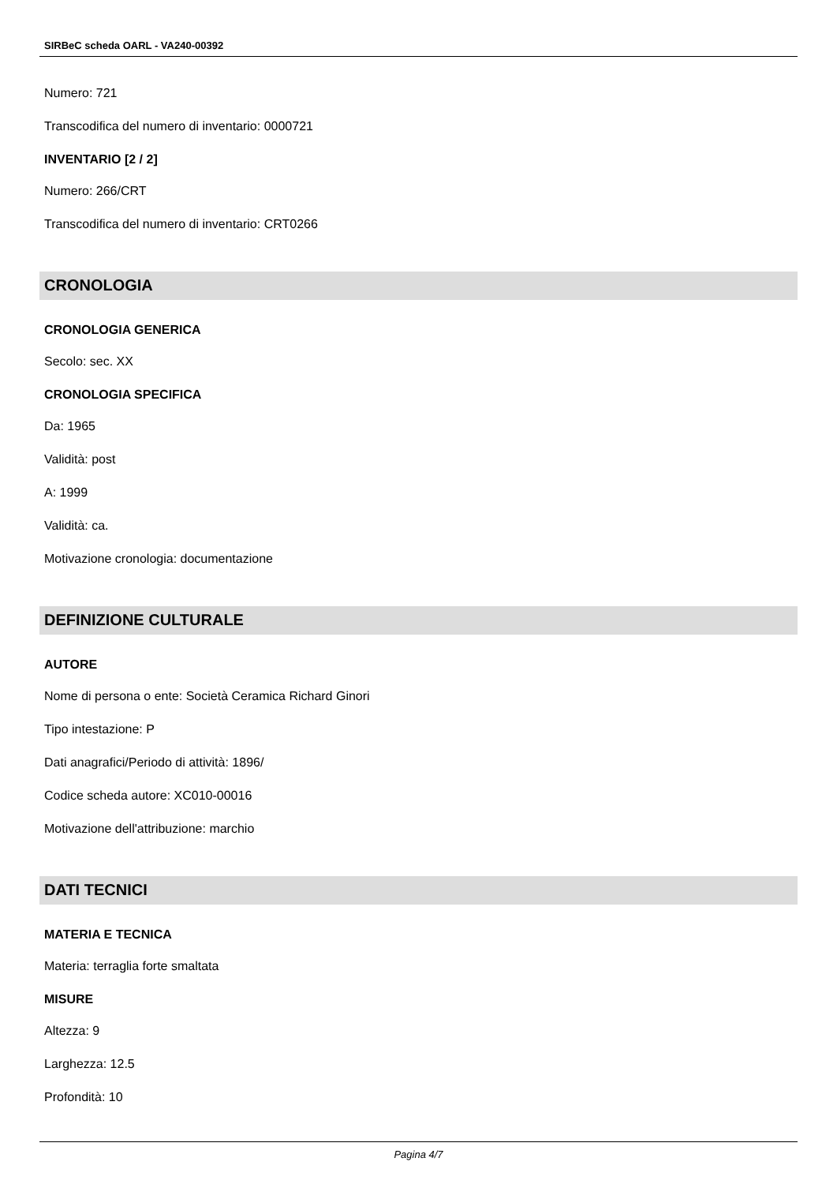SIRBeC scheda OARL - VA240-00392
Numero: 721
Transcodifica del numero di inventario: 0000721
INVENTARIO [2 / 2]
Numero: 266/CRT
Transcodifica del numero di inventario: CRT0266
CRONOLOGIA
CRONOLOGIA GENERICA
Secolo: sec. XX
CRONOLOGIA SPECIFICA
Da: 1965
Validità: post
A: 1999
Validità: ca.
Motivazione cronologia: documentazione
DEFINIZIONE CULTURALE
AUTORE
Nome di persona o ente: Società Ceramica Richard Ginori
Tipo intestazione: P
Dati anagrafici/Periodo di attività: 1896/
Codice scheda autore: XC010-00016
Motivazione dell'attribuzione: marchio
DATI TECNICI
MATERIA E TECNICA
Materia: terraglia forte smaltata
MISURE
Altezza: 9
Larghezza: 12.5
Profondità: 10
Pagina 4/7